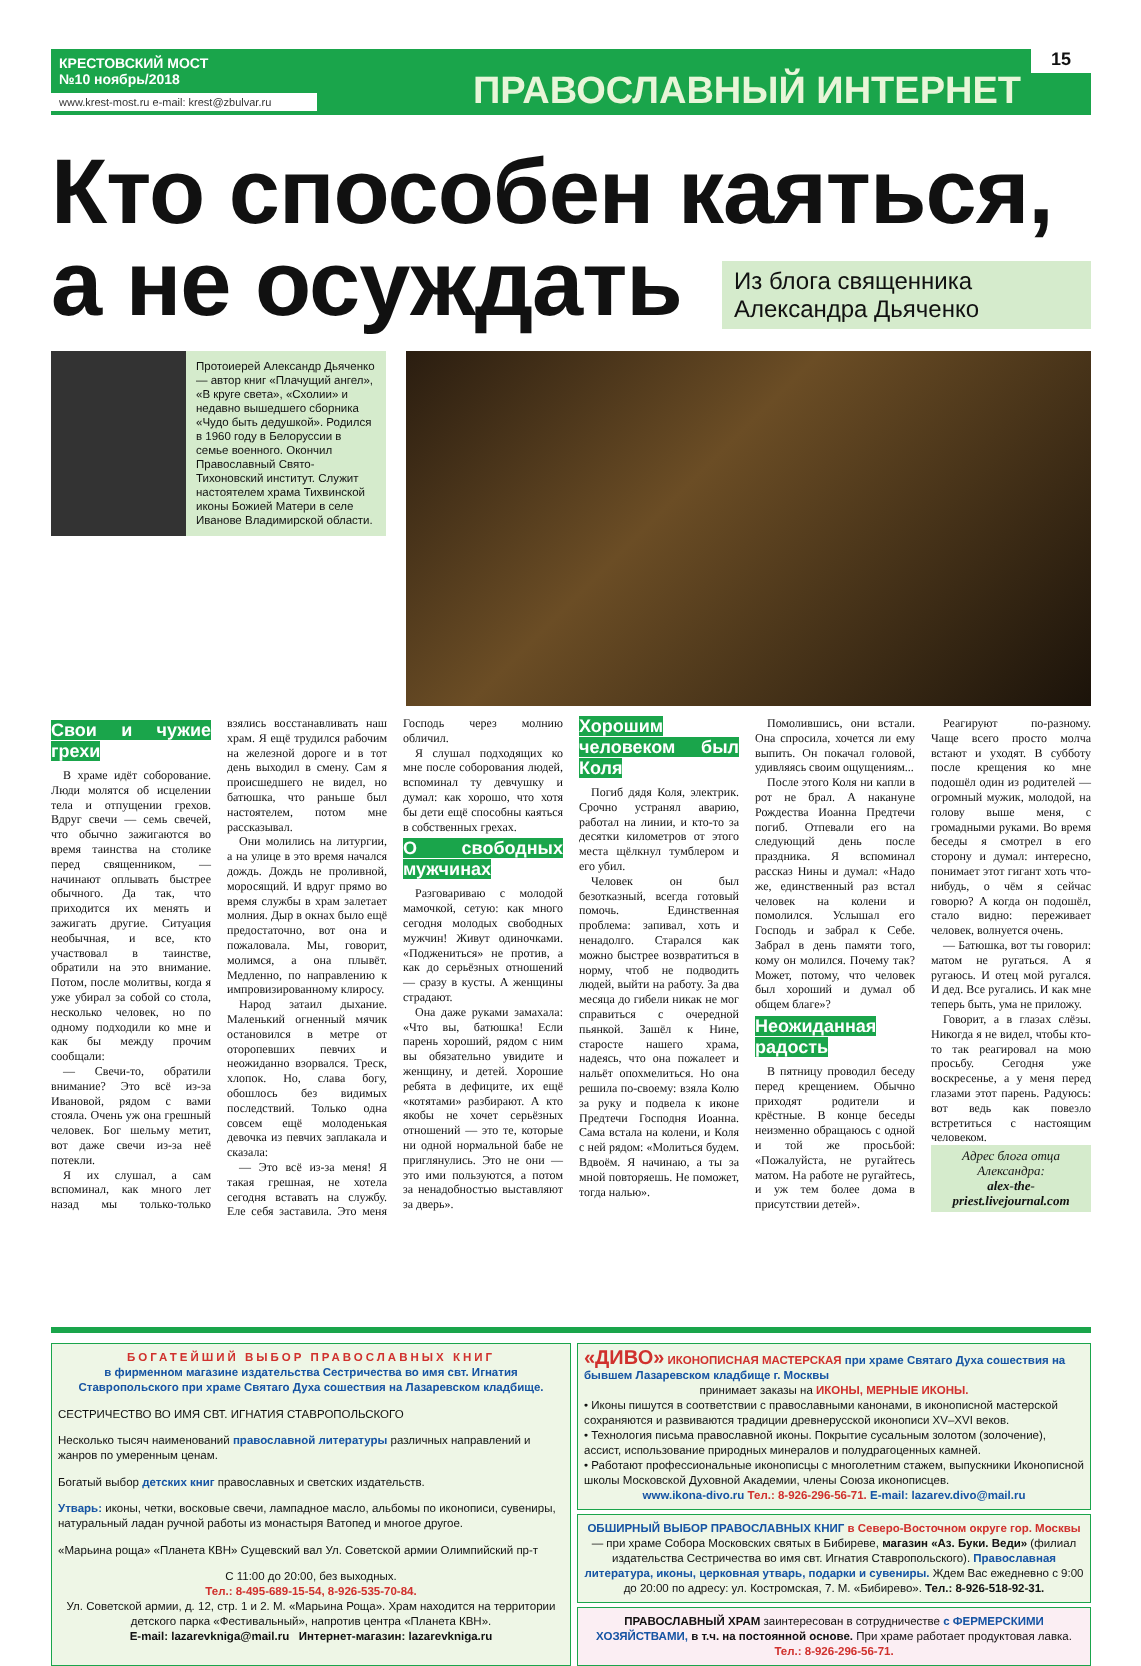КРЕСТОВСКИЙ МОСТ
№10 ноябрь/2018
www.krest-most.ru e-mail: krest@zbulvar.ru
ПРАВОСЛАВНЫЙ ИНТЕРНЕТ
15
Кто способен каяться,
а не осуждать
Из блога священника
Александра Дьяченко
Протоиерей Александр Дьяченко — автор книг «Плачущий ангел», «В круге света», «Схолии» и недавно вышедшего сборника «Чудо быть дедушкой». Родился в 1960 году в Белоруссии в семье военного. Окончил Православный Свято-Тихоновский институт. Служит настоятелем храма Тихвинской иконы Божией Матери в селе Иванове Владимирской области.
Свои и чужие грехи
В храме идёт соборование. Люди молятся об исцелении тела и отпущении грехов. Вдруг свечи — семь свечей, что обычно зажигаются во время таинства на столике перед священником, — начинают оплывать быстрее обычного. Да так, что приходится их менять и зажигать другие. Ситуация необычная, и все, кто участвовал в таинстве, обратили на это внимание. Потом, после молитвы, когда я уже убирал за собой со стола, несколько человек, но по одному подходили ко мне и как бы между прочим сообщали:
— Свечи-то, обратили внимание? Это всё из-за Ивановой, рядом с вами стояла. Очень уж она грешный человек. Бог шельму метит, вот даже свечи из-за неё потекли.
Я их слушал, а сам вспоминал, как много лет назад мы только-только взялись восстанавливать наш храм. Я ещё трудился рабочим на железной дороге и в тот день выходил в смену. Сам я происшедшего не видел, но батюшка, что раньше был настоятелем, потом мне рассказывал.
Они молились на литургии, а на улице в это время начался дождь. Дождь не проливной, моросящий. И вдруг прямо во время службы в храм залетает молния. Дыр в окнах было ещё предостаточно, вот она и пожаловала. Мы, говорит, молимся, а она плывёт. Медленно, по направлению к импровизированному клиросу.
Народ затаил дыхание. Маленький огненный мячик остановился в метре от оторопевших певчих и неожиданно взорвался. Треск, хлопок. Но, слава богу, обошлось без видимых последствий. Только одна совсем ещё молоденькая девочка из певчих заплакала и сказала:
— Это всё из-за меня! Я такая грешная, не хотела сегодня вставать на службу. Еле себя заставила. Это меня Господь через молнию обличил.
Я слушал подходящих ко мне после соборования людей, вспоминал ту девчушку и думал: как хорошо, что хотя бы дети ещё способны каяться в собственных грехах.
О свободных мужчинах
Разговариваю с молодой мамочкой, сетую: как много сегодня молодых свободных мужчин! Живут одиночками. «Поджениться» не против, а как до серьёзных отношений — сразу в кусты. А женщины страдают.
Она даже руками замахала: «Что вы, батюшка! Если парень хороший, рядом с ним вы обязательно увидите и женщину, и детей. Хорошие ребята в дефиците, их ещё «котятами» разбирают. А кто якобы не хочет серьёзных отношений — это те, которые ни одной нормальной бабе не приглянулись. Это не они — это ими пользуются, а потом за ненадобностью выставляют за дверь».
Хорошим человеком был Коля
Погиб дядя Коля, электрик. Срочно устранял аварию, работал на линии, и кто-то за десятки километров от этого места щёлкнул тумблером и его убил.
Человек он был безотказный, всегда готовый помочь. Единственная проблема: запивал, хоть и ненадолго. Старался как можно быстрее возвратиться в норму, чтоб не подводить людей, выйти на работу. За два месяца до гибели никак не мог справиться с очередной пьянкой. Зашёл к Нине, старосте нашего храма, надеясь, что она пожалеет и нальёт опохмелиться. Но она решила по-своему: взяла Колю за руку и подвела к иконе Предтечи Господня Иоанна. Сама встала на колени, и Коля с ней рядом: «Молиться будем. Вдвоём. Я начинаю, а ты за мной повторяешь. Не поможет, тогда налью».
Помолившись, они встали. Она спросила, хочется ли ему выпить. Он покачал головой, удивляясь своим ощущениям...
После этого Коля ни капли в рот не брал. А накануне Рождества Иоанна Предтечи погиб. Отпевали его на следующий день после праздника. Я вспоминал рассказ Нины и думал: «Надо же, единственный раз встал человек на колени и помолился. Услышал его Господь и забрал к Себе. Забрал в день памяти того, кому он молился. Почему так? Может, потому, что человек был хороший и думал об общем благе»?
Неожиданная радость
В пятницу проводил беседу перед крещением. Обычно приходят родители и крёстные. В конце беседы неизменно обращаюсь с одной и той же просьбой: «Пожалуйста, не ругайтесь матом. На работе не ругайтесь, и уж тем более дома в присутствии детей».
Реагируют по-разному. Чаще всего просто молча встают и уходят. В субботу после крещения ко мне подошёл один из родителей — огромный мужик, молодой, на голову выше меня, с громадными руками. Во время беседы я смотрел в его сторону и думал: интересно, понимает этот гигант хоть что-нибудь, о чём я сейчас говорю? А когда он подошёл, стало видно: переживает человек, волнуется очень.
— Батюшка, вот ты говорил: матом не ругаться. А я ругаюсь. И отец мой ругался. И дед. Все ругались. И как мне теперь быть, ума не приложу.
Говорит, а в глазах слёзы. Никогда я не видел, чтобы кто-то так реагировал на мою просьбу. Сегодня уже воскресенье, а у меня перед глазами этот парень. Радуюсь: вот ведь как повезло встретиться с настоящим человеком.
Адрес блога отца Александра:
alex-the-priest.livejournal.com
БОГАТЕЙШИЙ ВЫБОР ПРАВОСЛАВНЫХ КНИГ
в фирменном магазине издательства Сестричества во имя свт. Игнатия Ставропольского при храме Святаго Духа сошествия на Лазаревском кладбище.
СЕСТРИЧЕСТВО ВО ИМЯ СВТ. ИГНАТИЯ СТАВРОПОЛЬСКОГО
Несколько тысяч наименований православной литературы различных направлений и жанров по умеренным ценам.
Богатый выбор детских книг православных и светских издательств.
Утварь: иконы, четки, восковые свечи, лампадное масло, альбомы по иконописи, сувениры, натуральный ладан ручной работы из монастыря Ватопед и многое другое.
«Марьина роща» «Планета КВН» Сущевский вал Ул. Советской армии Олимпийский пр-т
С 11:00 до 20:00, без выходных.
Тел.: 8-495-689-15-54, 8-926-535-70-84.
Ул. Советской армии, д. 12, стр. 1 и 2. М. «Марьина Роща». Храм находится на территории детского парка «Фестивальный», напротив центра «Планета КВН».
E-mail: lazarevkniga@mail.ru Интернет-магазин: lazarevkniga.ru
«ДИВО» ИКОНОПИСНАЯ МАСТЕРСКАЯ при храме Святаго Духа сошествия на бывшем Лазаревском кладбище г. Москвы
принимает заказы на ИКОНЫ, МЕРНЫЕ ИКОНЫ.
• Иконы пишутся в соответствии с православными канонами, в иконописной мастерской сохраняются и развиваются традиции древнерусской иконописи XV–XVI веков.
• Технология письма православной иконы. Покрытие сусальным золотом (золочение), ассист, использование природных минералов и полудрагоценных камней.
• Работают профессиональные иконописцы с многолетним стажем, выпускники Иконописной школы Московской Духовной Академии, члены Союза иконописцев.
www.ikona-divo.ru Тел.: 8-926-296-56-71. E-mail: lazarev.divo@mail.ru
ОБШИРНЫЙ ВЫБОР ПРАВОСЛАВНЫХ КНИГ в Северо-Восточном округе гор. Москвы — при храме Собора Московских святых в Бибиреве, магазин «Аз. Буки. Веди» (филиал издательства Сестричества во имя свт. Игнатия Ставропольского). Православная литература, иконы, церковная утварь, подарки и сувениры. Ждем Вас ежедневно с 9:00 до 20:00 по адресу: ул. Костромская, 7. М. «Бибирево». Тел.: 8-926-518-92-31.
ПРАВОСЛАВНЫЙ ХРАМ заинтересован в сотрудничестве с ФЕРМЕРСКИМИ ХОЗЯЙСТВАМИ, в т.ч. на постоянной основе. При храме работает продуктовая лавка. Тел.: 8-926-296-56-71.